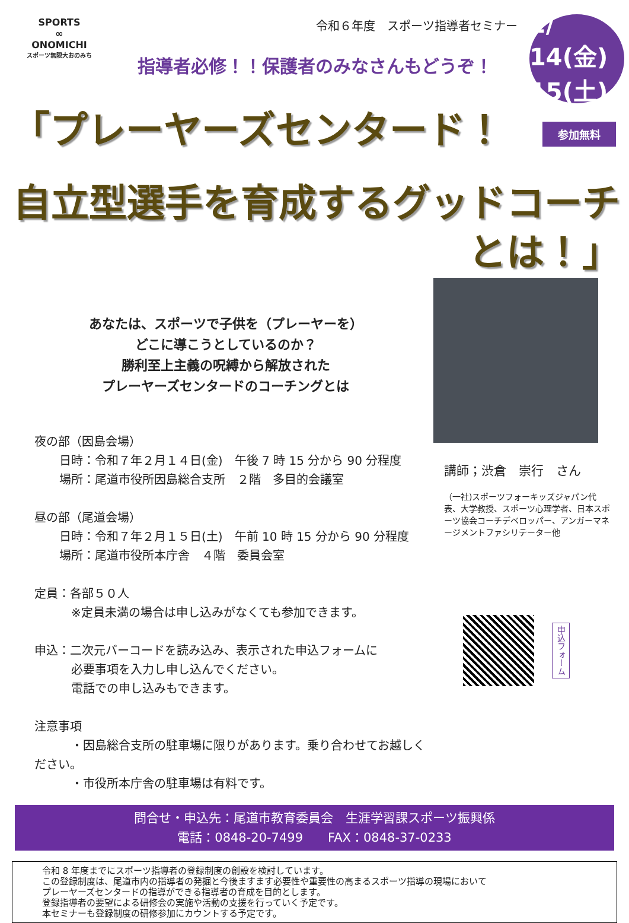SPORTS
∞
ONOMICHI
スポーツ無限大おのみち
令和６年度　スポーツ指導者セミナー
指導者必修！！保護者のみなさんもどうぞ！
2/ 14(金)
15(土)
参加無料
「プレーヤーズセンタード！
自立型選手を育成するグッドコーチとは！」
あなたは、スポーツで子供を（プレーヤーを）
どこに導こうとしているのか？
勝利至上主義の呪縛から解放された
プレーヤーズセンタードのコーチングとは
夜の部（因島会場）
日時：令和７年２月１４日(金)　午後 7 時 15 分から 90 分程度
場所：尾道市役所因島総合支所　２階　多目的会議室
昼の部（尾道会場）
日時：令和７年２月１５日(土)　午前 10 時 15 分から 90 分程度
場所：尾道市役所本庁舎　４階　委員会室
定員：各部５０人
※定員未満の場合は申し込みがなくても参加できます。
申込：二次元バーコードを読み込み、表示された申込フォームに
必要事項を入力し申し込んでください。
電話での申し込みもできます。
注意事項
・因島総合支所の駐車場に限りがあります。乗り合わせてお越しください。
・市役所本庁舎の駐車場は有料です。
講師；渋倉　崇行　さん
（一社)スポーツフォーキッズジャパン代表、大学教授、スポーツ心理学者、日本スポーツ協会コーチデベロッパー、アンガーマネージメントファシリテーター他
申込フォーム
問合せ・申込先：尾道市教育委員会　生涯学習課スポーツ振興係
電話：0848-20-7499　　FAX：0848-37-0233
令和 8 年度までにスポーツ指導者の登録制度の創設を検討しています。
この登録制度は、尾道市内の指導者の発掘と今後ますます必要性や重要性の高まるスポーツ指導の現場において
プレーヤーズセンタードの指導ができる指導者の育成を目的とします。
登録指導者の要望による研修会の実施や活動の支援を行っていく予定です。
本セミナーも登録制度の研修参加にカウントする予定です。